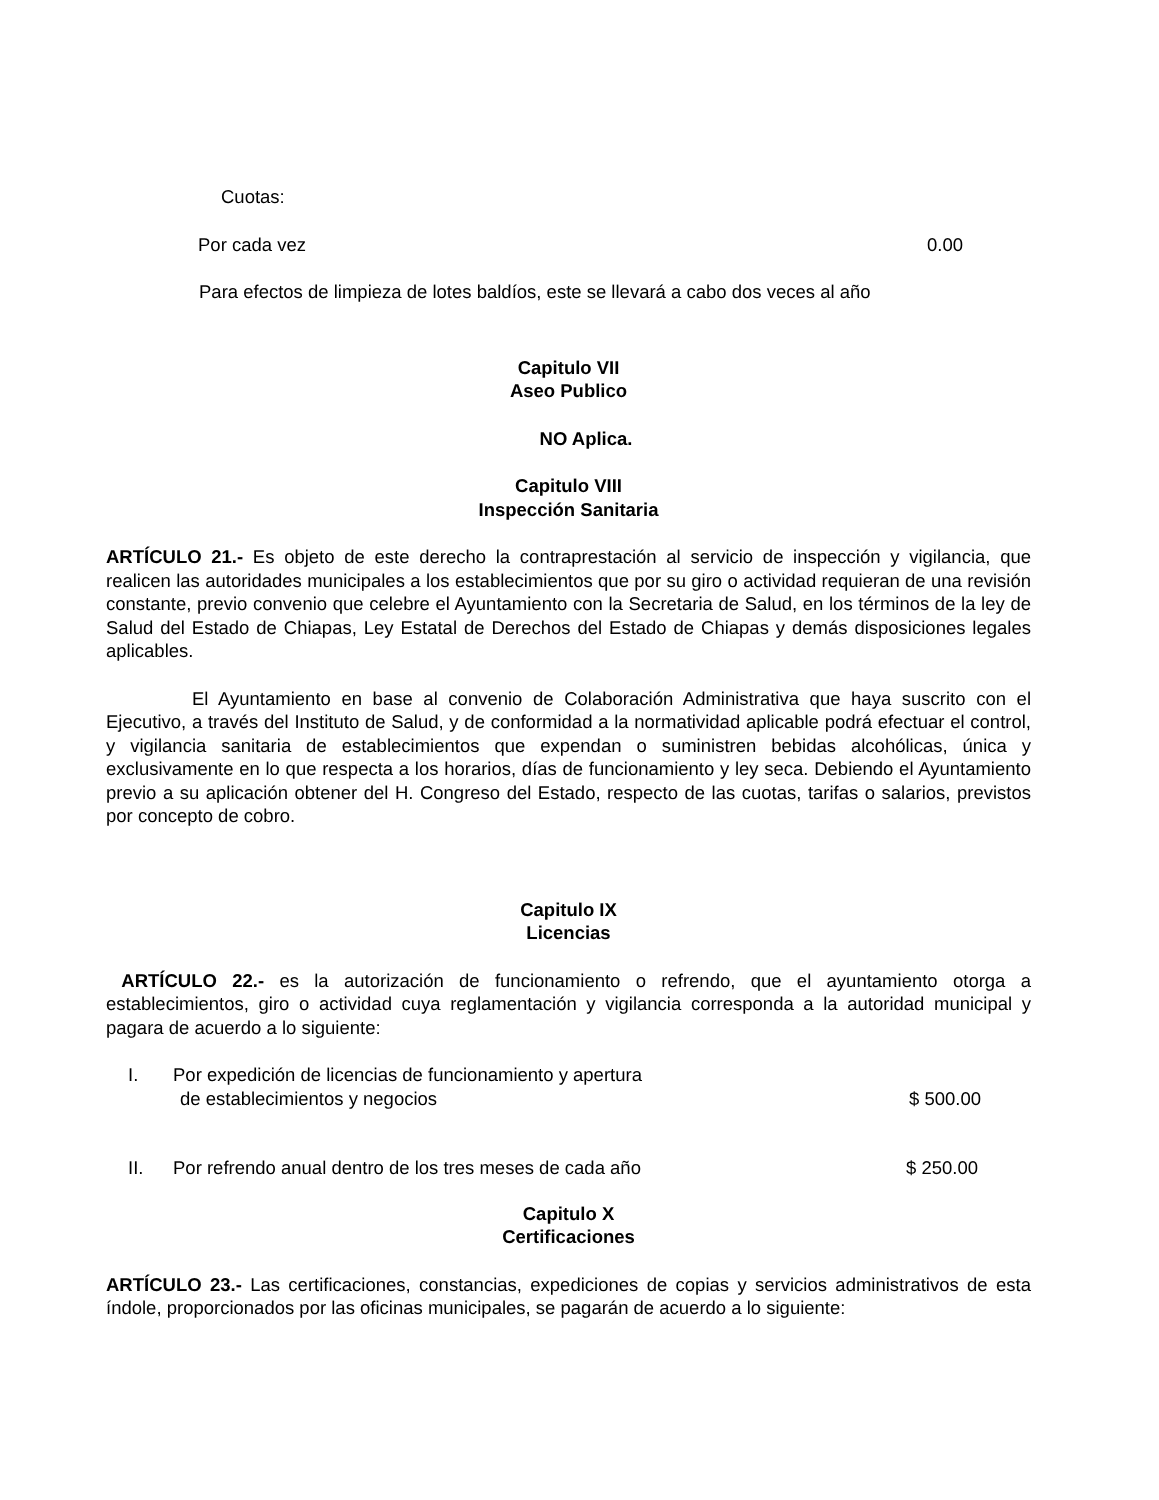Cuotas:
Por cada vez 0.00
Para efectos de limpieza de lotes baldíos, este se llevará a cabo dos veces al año
Capitulo VII
Aseo Publico
NO Aplica.
Capitulo VIII
Inspección Sanitaria
ARTÍCULO 21.- Es objeto de este derecho la contraprestación al servicio de inspección y vigilancia, que realicen las autoridades municipales a los establecimientos que por su giro o actividad requieran de una revisión constante, previo convenio que celebre el Ayuntamiento con la Secretaria de Salud, en los términos de la ley de Salud del Estado de Chiapas, Ley Estatal de Derechos del Estado de Chiapas y demás disposiciones legales aplicables.
El Ayuntamiento en base al convenio de Colaboración Administrativa que haya suscrito con el Ejecutivo, a través del Instituto de Salud, y de conformidad a la normatividad aplicable podrá efectuar el control, y vigilancia sanitaria de establecimientos que expendan o suministren bebidas alcohólicas, única y exclusivamente en lo que respecta a los horarios, días de funcionamiento y ley seca. Debiendo el Ayuntamiento previo a su aplicación obtener del H. Congreso del Estado, respecto de las cuotas, tarifas o salarios, previstos por concepto de cobro.
Capitulo IX
Licencias
ARTÍCULO 22.- es la autorización de funcionamiento o refrendo, que el ayuntamiento otorga a establecimientos, giro o actividad cuya reglamentación y vigilancia corresponda a la autoridad municipal y pagara de acuerdo a lo siguiente:
I. Por expedición de licencias de funcionamiento y apertura
de establecimientos y negocios $ 500.00
II. Por refrendo anual dentro de los tres meses de cada año $ 250.00
Capitulo X
Certificaciones
ARTÍCULO 23.- Las certificaciones, constancias, expediciones de copias y servicios administrativos de esta índole, proporcionados por las oficinas municipales, se pagarán de acuerdo a lo siguiente: